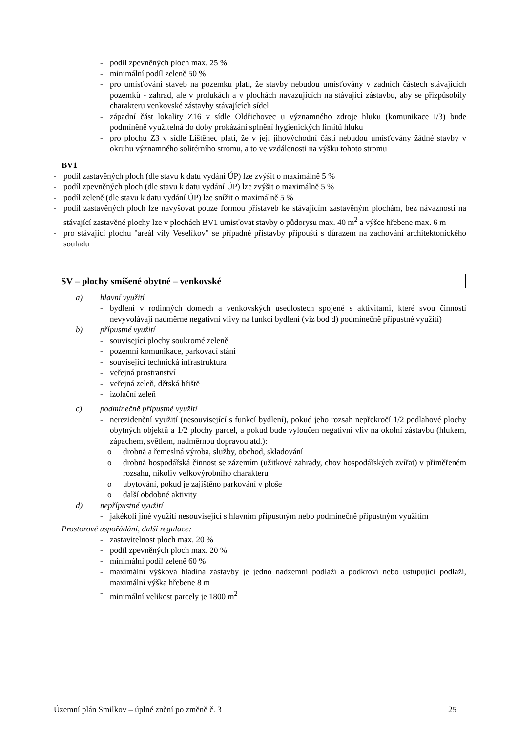- podíl zpevněných ploch max. 25 %
- minimální podíl zeleně 50 %
- pro umísťování staveb na pozemku platí, že stavby nebudou umísťovány v zadních částech stávajících pozemků - zahrad, ale v prolukách a v plochách navazujících na stávající zástavbu, aby se přizpůsobily charakteru venkovské zástavby stávajících sídel
- západní část lokality Z16 v sídle Oldřichovec u významného zdroje hluku (komunikace I/3) bude podmíněně využitelná do doby prokázání splnění hygienických limitů hluku
- pro plochu Z3 v sídle Líštěnec platí, že v její jihovýchodní části nebudou umísťovány žádné stavby v okruhu významného solitérního stromu, a to ve vzdálenosti na výšku tohoto stromu
BV1
- podíl zastavěných ploch (dle stavu k datu vydání ÚP) lze zvýšit o maximálně 5 %
- podíl zpevněných ploch (dle stavu k datu vydání ÚP) lze zvýšit o maximálně 5 %
- podíl zeleně (dle stavu k datu vydání ÚP) lze snížit o maximálně 5 %
- podíl zastavěných ploch lze navyšovat pouze formou přístaveb ke stávajícím zastavěným plochám, bez návaznosti na stávající zastavěné plochy lze v plochách BV1 umisťovat stavby o půdorysu max. 40 m<sup>2</sup> a výšce hřebene max. 6 m
- pro stávající plochu "areál vily Veselíkov" se případné přístavby připouští s důrazem na zachování architektonického souladu
SV – plochy smíšené obytné – venkovské
a) hlavní využití
- bydlení v rodinných domech a venkovských usedlostech spojené s aktivitami, které svou činností nevyvolávají nadměrné negativní vlivy na funkci bydlení (viz bod d) podmínečně přípustné využití)
b) přípustné využití
- související plochy soukromé zeleně
- pozemní komunikace, parkovací stání
- související technická infrastruktura
- veřejná prostranství
- veřejná zeleň, dětská hřiště
- izolační zeleň
c) podmínečně přípustné využití
- nerezidenční využití (nesouvisející s funkcí bydlení), pokud jeho rozsah nepřekročí 1/2 podlahové plochy obytných objektů a 1/2 plochy parcel, a pokud bude vyloučen negativní vliv na okolní zástavbu (hlukem, zápachem, světlem, nadměrnou dopravou atd.):
o drobná a řemeslná výroba, služby, obchod, skladování
o drobná hospodářská činnost se zázemím (užitkové zahrady, chov hospodářských zvířat) v přiměřeném rozsahu, nikoliv velkovýrobního charakteru
o ubytování, pokud je zajištěno parkování v ploše
o další obdobné aktivity
d) nepřípustné využití
- jakékoli jiné využití nesouvisející s hlavním přípustným nebo podmínečně přípustným využitím
Prostorové uspořádání, další regulace:
- zastavitelnost ploch max. 20 %
- podíl zpevněných ploch max. 20 %
- minimální podíl zeleně 60 %
- maximální výšková hladina zástavby je jedno nadzemní podlaží a podkroví nebo ustupující podlaží, maximální výška hřebene 8 m
- minimální velikost parcely je 1800 m<sup>2</sup>
Územní plán Smilkov – úplné znění po změně č. 3 25